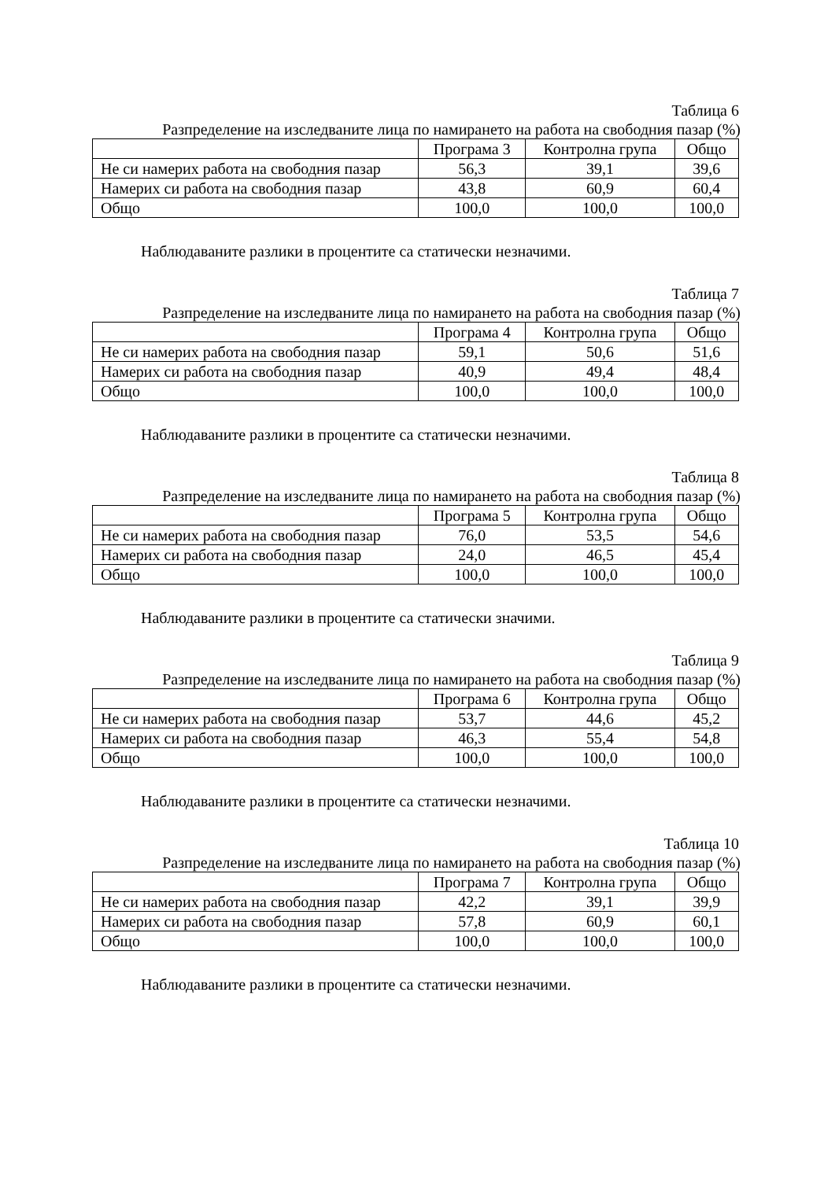Таблица 6
Разпределение на изследваните лица по намирането на работа на свободния пазар (%)
| | Програма 3 | Контролна група | Общо |
| Не си намерих работа на свободния пазар | 56,3 | 39,1 | 39,6 |
| Намерих си работа на свободния пазар | 43,8 | 60,9 | 60,4 |
| Общо | 100,0 | 100,0 | 100,0 |
Наблюдаваните разлики в процентите са статически незначими.
Таблица 7
Разпределение на изследваните лица по намирането на работа на свободния пазар (%)
| | Програма 4 | Контролна група | Общо |
| Не си намерих работа на свободния пазар | 59,1 | 50,6 | 51,6 |
| Намерих си работа на свободния пазар | 40,9 | 49,4 | 48,4 |
| Общо | 100,0 | 100,0 | 100,0 |
Наблюдаваните разлики в процентите са статически незначими.
Таблица 8
Разпределение на изследваните лица по намирането на работа на свободния пазар (%)
| | Програма 5 | Контролна група | Общо |
| Не си намерих работа на свободния пазар | 76,0 | 53,5 | 54,6 |
| Намерих си работа на свободния пазар | 24,0 | 46,5 | 45,4 |
| Общо | 100,0 | 100,0 | 100,0 |
Наблюдаваните разлики в процентите са статически значими.
Таблица 9
Разпределение на изследваните лица по намирането на работа на свободния пазар (%)
| | Програма 6 | Контролна група | Общо |
| Не си намерих работа на свободния пазар | 53,7 | 44,6 | 45,2 |
| Намерих си работа на свободния пазар | 46,3 | 55,4 | 54,8 |
| Общо | 100,0 | 100,0 | 100,0 |
Наблюдаваните разлики в процентите са статически незначими.
Таблица 10
Разпределение на изследваните лица по намирането на работа на свободния пазар (%)
| | Програма 7 | Контролна група | Общо |
| Не си намерих работа на свободния пазар | 42,2 | 39,1 | 39,9 |
| Намерих си работа на свободния пазар | 57,8 | 60,9 | 60,1 |
| Общо | 100,0 | 100,0 | 100,0 |
Наблюдаваните разлики в процентите са статически незначими.